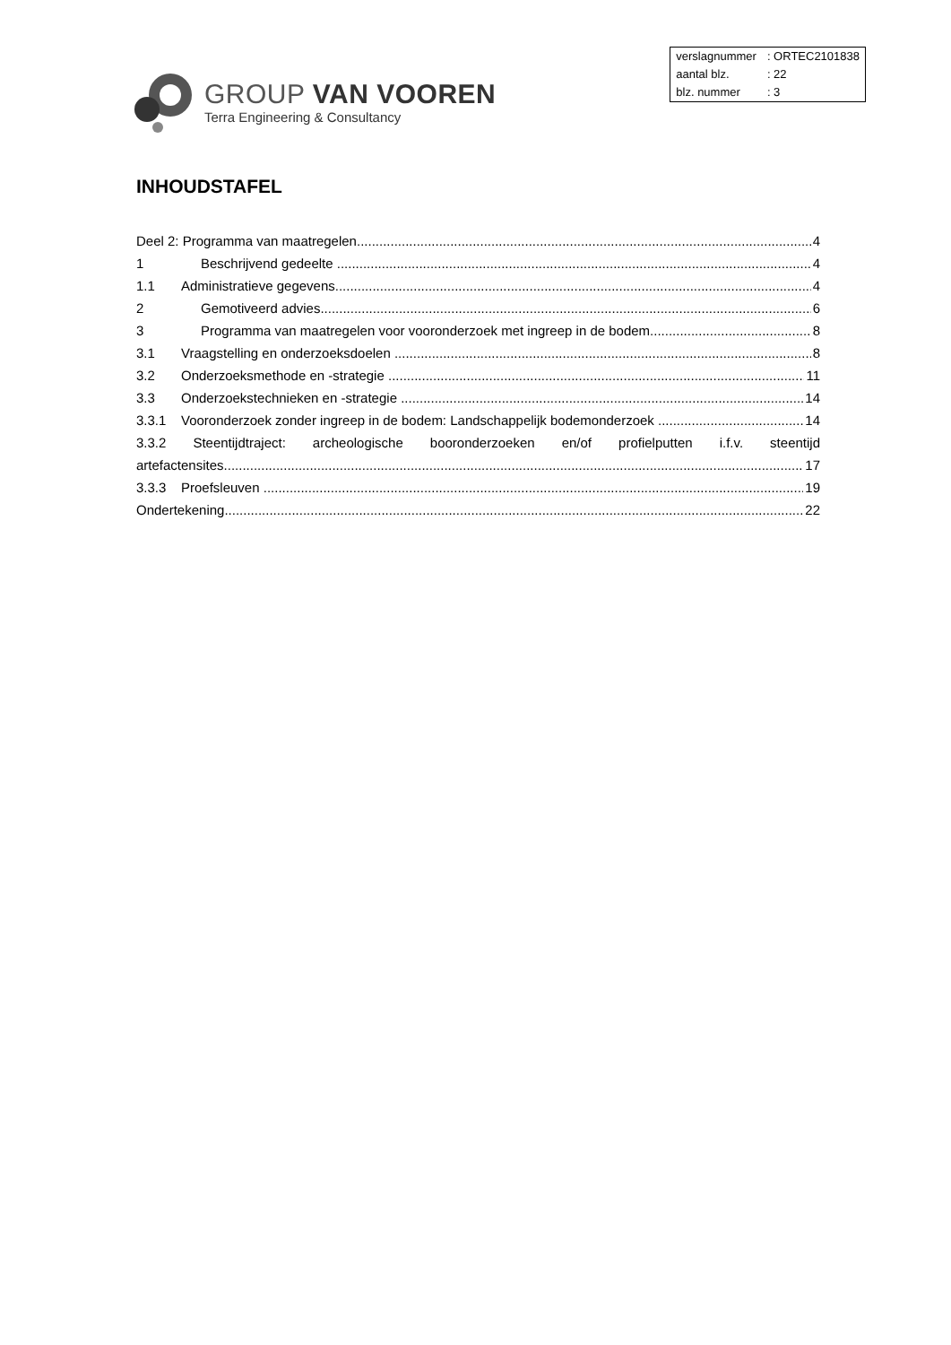GROUP VAN VOOREN
Terra Engineering & Consultancy
| verslagnummer | : ORTEC2101838 |
| aantal blz. | : 22 |
| blz. nummer | : 3 |
INHOUDSTAFEL
Deel 2: Programma van maatregelen 4
1 Beschrijvend gedeelte 4
1.1 Administratieve gegevens 4
2 Gemotiveerd advies 6
3 Programma van maatregelen voor vooronderzoek met ingreep in de bodem 8
3.1 Vraagstelling en onderzoeksdoelen 8
3.2 Onderzoeksmethode en -strategie 11
3.3 Onderzoekstechnieken en -strategie 14
3.3.1 Vooronderzoek zonder ingreep in de bodem: Landschappelijk bodemonderzoek 14
3.3.2 Steentijdtraject: archeologische booronderzoeken en/of profielputten i.f.v. steentijd
artefactensites 17
3.3.3 Proefsleuven 19
Ondertekening 22